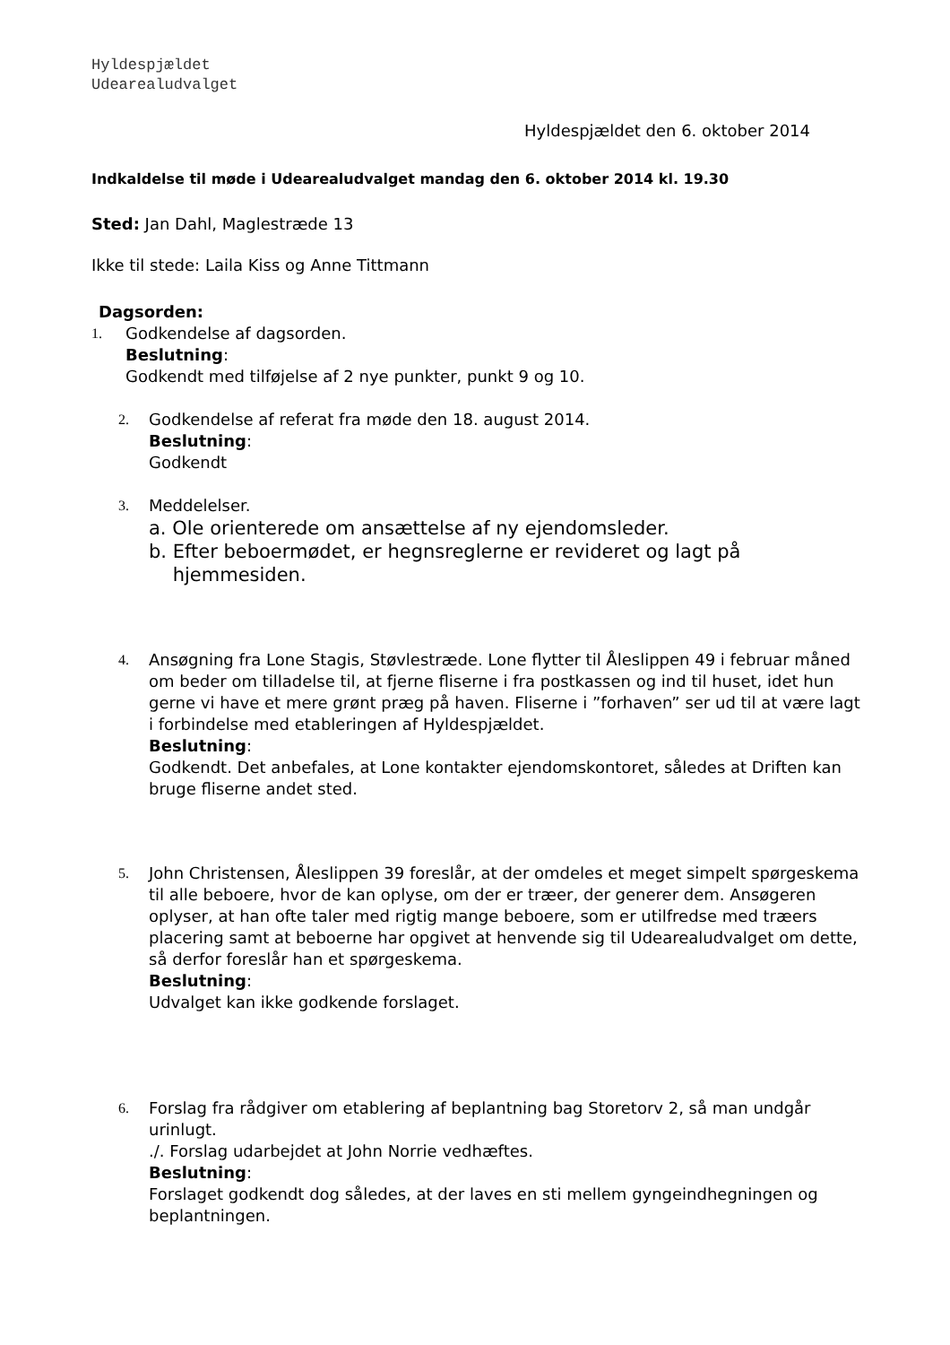Hyldespjældet
Udearealudvalget
Hyldespjældet den 6. oktober 2014
Indkaldelse til møde i Udearealudvalget mandag den 6. oktober 2014 kl. 19.30
Sted: Jan Dahl, Maglestræde 13
Ikke til stede: Laila Kiss og Anne Tittmann
Dagsorden:
1. Godkendelse af dagsorden.
Beslutning:
Godkendt med tilføjelse af 2 nye punkter, punkt 9 og 10.
2. Godkendelse af referat fra møde den 18. august 2014.
Beslutning:
Godkendt
3. Meddelelser.
a. Ole orienterede om ansættelse af ny ejendomsleder.
b. Efter beboermødet, er hegnsreglerne er revideret og lagt på
hjemmesiden.
4. Ansøgning fra Lone Stagis, Støvlestræde. Lone flytter til Åleslippen 49 i februar måned om beder om tilladelse til, at fjerne fliserne i fra postkassen og ind til huset, idet hun gerne vi have et mere grønt præg på haven. Fliserne i ”forhaven” ser ud til at være lagt i forbindelse med etableringen af Hyldespjældet.
Beslutning:
Godkendt. Det anbefales, at Lone kontakter ejendomskontoret, således at Driften kan bruge fliserne andet sted.
5. John Christensen, Åleslippen 39 foreslår, at der omdeles et meget simpelt spørgeskema til alle beboere, hvor de kan oplyse, om der er træer, der generer dem. Ansøgeren oplyser, at han ofte taler med rigtig mange beboere, som er utilfredse med træers placering samt at beboerne har opgivet at henvende sig til Udearealudvalget om dette, så derfor foreslår han et spørgeskema.
Beslutning:
Udvalget kan ikke godkende forslaget.
6. Forslag fra rådgiver om etablering af beplantning bag Storetorv 2, så man undgår urinlugt.
./. Forslag udarbejdet at John Norrie vedhæftes.
Beslutning:
Forslaget godkendt dog således, at der laves en sti mellem gyngeindhegningen og beplantningen.